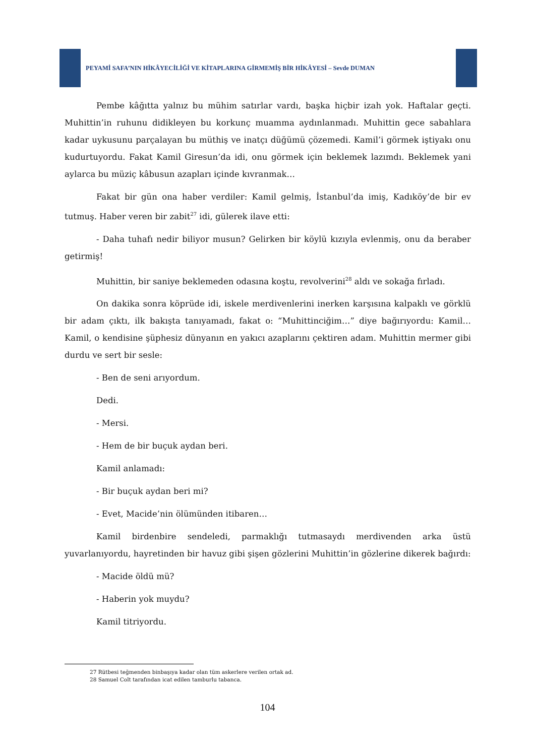PEYAMİ SAFA’NIN HİKÂYECİLİĞİ VE KİTAPLARINA GİRMEMİŞ BİR HİKÂYESİ – Sevde DUMAN
Pembe kâğıtta yalnız bu mühim satırlar vardı, başka hiçbir izah yok. Haftalar geçti. Muhittin’in ruhunu didikleyen bu korkunç muamma aydınlanmadı. Muhittin gece sabahlara kadar uykusunu parçalayan bu müthiş ve inatçı düğümü çözemedi. Kamil’i görmek iştiyakı onu kudurtuyordu. Fakat Kamil Giresun’da idi, onu görmek için beklemek lazımdı. Beklemek yani aylarca bu müziç kâbusun azapları içinde kıvranmak…
Fakat bir gün ona haber verdiler: Kamil gelmiş, İstanbul’da imiş, Kadıköy’de bir ev tutmuş. Haber veren bir zabit<sup>27</sup> idi, gülerek ilave etti:
- Daha tuhafı nedir biliyor musun? Gelirken bir köylü kızıyla evlenmiş, onu da beraber getirmiş!
Muhittin, bir saniye beklemeden odasına koştu, revolverini<sup>28</sup> aldı ve sokağa fırladı.
On dakika sonra köprüde idi, iskele merdivenlerini inerken karşısına kalpaklı ve görklü bir adam çıktı, ilk bakışta tanıyamadı, fakat o: “Muhittinciğim…” diye bağırıyordu: Kamil… Kamil, o kendisine şüphesiz dünyanın en yakıcı azaplarını çektiren adam. Muhittin mermer gibi durdu ve sert bir sesle:
- Ben de seni arıyordum.
Dedi.
- Mersi.
- Hem de bir buçuk aydan beri.
Kamil anlamadı:
- Bir buçuk aydan beri mi?
- Evet, Macide’nin ölümünden itibaren…
Kamil birdenbire sendeledi, parmaklığı tutmasaydı merdivenden arka üstü yuvarlanıyordu, hayretinden bir havuz gibi şişen gözlerini Muhittin’in gözlerine dikerek bağırdı:
- Macide öldü mü?
- Haberin yok muydu?
Kamil titriyordu.
27 Rütbesi teğmenden binbaşıya kadar olan tüm askerlere verilen ortak ad.
28 Samuel Colt tarafından icat edilen tamburlu tabanca.
104